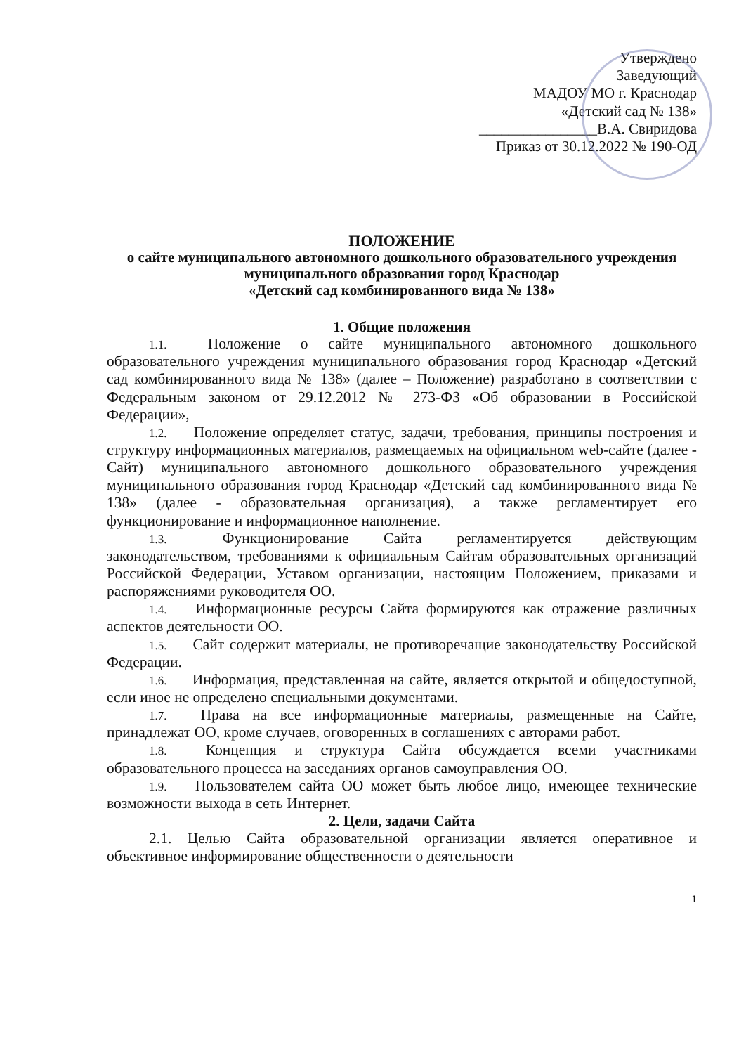Утверждено
Заведующий
МАДОУ МО г. Краснодар
«Детский сад № 138»
________________В.А. Свиридова
Приказ от 30.12.2022 № 190-ОД
ПОЛОЖЕНИЕ
о сайте муниципального автономного дошкольного образовательного учреждения муниципального образования город Краснодар
«Детский сад комбинированного вида № 138»
1. Общие положения
1.1. Положение о сайте муниципального автономного дошкольного образовательного учреждения муниципального образования город Краснодар «Детский сад комбинированного вида № 138» (далее – Положение) разработано в соответствии с Федеральным законом от 29.12.2012 № 273-ФЗ «Об образовании в Российской Федерации»,
1.2. Положение определяет статус, задачи, требования, принципы построения и структуру информационных материалов, размещаемых на официальном web-сайте (далее - Сайт) муниципального автономного дошкольного образовательного учреждения муниципального образования город Краснодар «Детский сад комбинированного вида № 138» (далее - образовательная организация), а также регламентирует его функционирование и информационное наполнение.
1.3. Функционирование Сайта регламентируется действующим законодательством, требованиями к официальным Сайтам образовательных организаций Российской Федерации, Уставом организации, настоящим Положением, приказами и распоряжениями руководителя ОО.
1.4. Информационные ресурсы Сайта формируются как отражение различных аспектов деятельности ОО.
1.5. Сайт содержит материалы, не противоречащие законодательству Российской Федерации.
1.6. Информация, представленная на сайте, является открытой и общедоступной, если иное не определено специальными документами.
1.7. Права на все информационные материалы, размещенные на Сайте, принадлежат ОО, кроме случаев, оговоренных в соглашениях с авторами работ.
1.8. Концепция и структура Сайта обсуждается всеми участниками образовательного процесса на заседаниях органов самоуправления ОО.
1.9. Пользователем сайта ОО может быть любое лицо, имеющее технические возможности выхода в сеть Интернет.
2. Цели, задачи Сайта
2.1. Целью Сайта образовательной организации является оперативное и объективное информирование общественности о деятельности
1